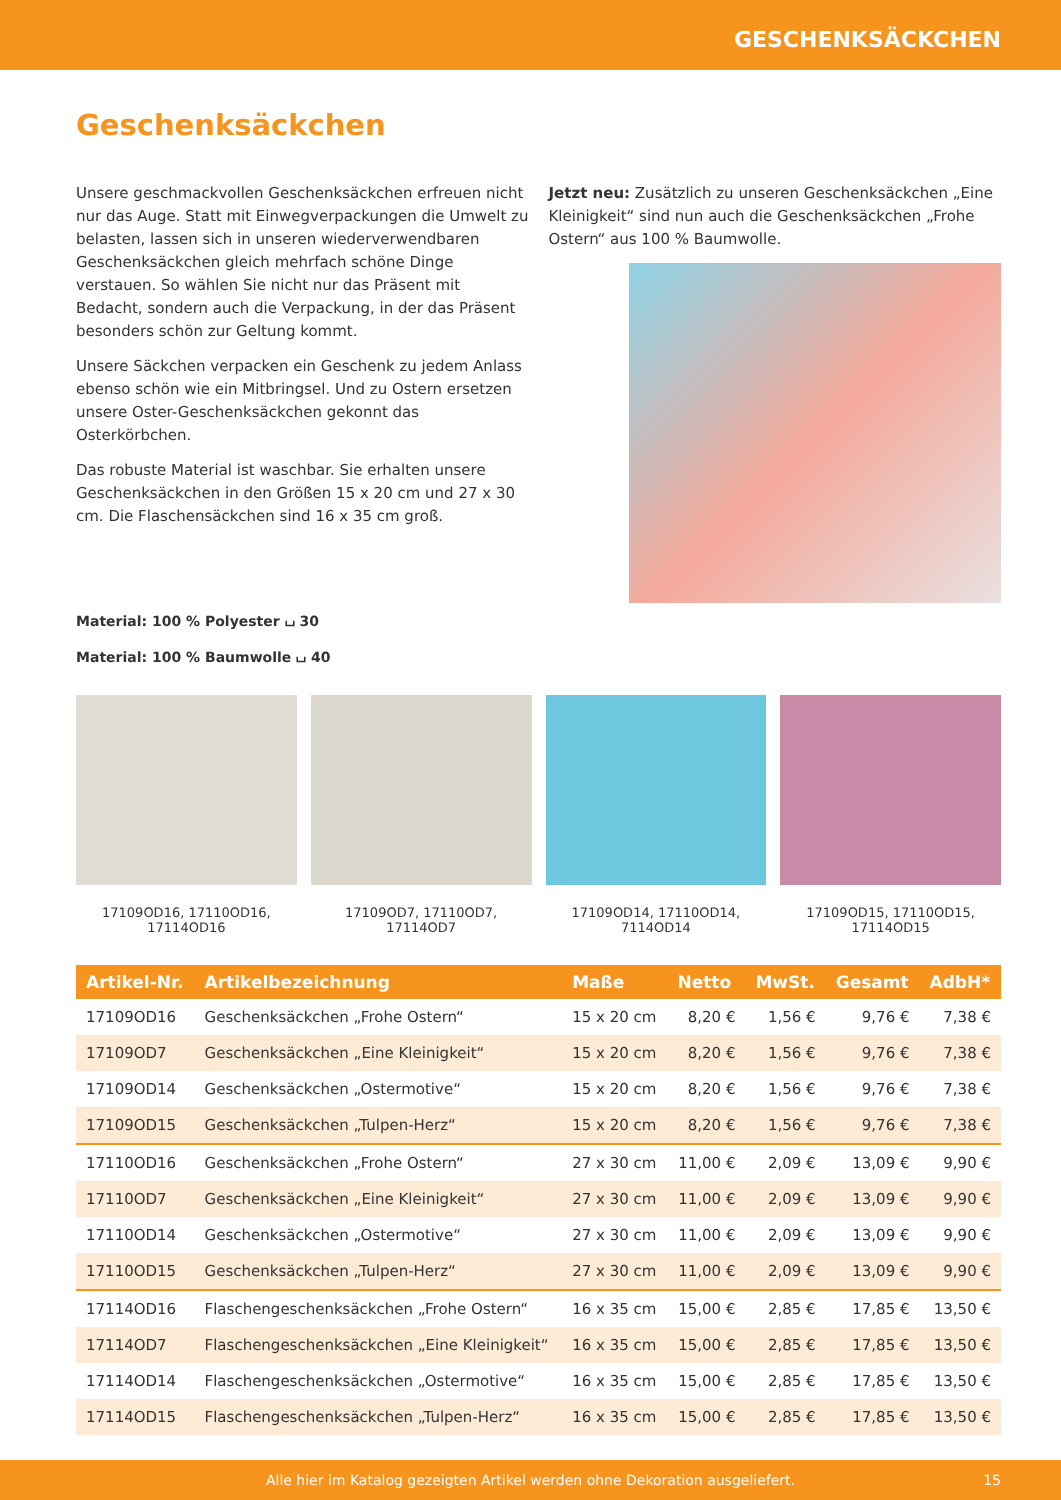GESCHENKSÄCKCHEN
Geschenksäckchen
Unsere geschmackvollen Geschenksäckchen erfreuen nicht nur das Auge. Statt mit Einwegverpackungen die Umwelt zu belasten, lassen sich in unseren wiederverwendbaren Geschenksäckchen gleich mehrfach schöne Dinge verstauen. So wählen Sie nicht nur das Präsent mit Bedacht, sondern auch die Verpackung, in der das Präsent besonders schön zur Geltung kommt.
Unsere Säckchen verpacken ein Geschenk zu jedem Anlass ebenso schön wie ein Mitbringsel. Und zu Ostern ersetzen unsere Oster-Geschenksäckchen gekonnt das Osterkörbchen.
Das robuste Material ist waschbar. Sie erhalten unsere Geschenksäckchen in den Größen 15 x 20 cm und 27 x 30 cm. Die Flaschensäckchen sind 16 x 35 cm groß.
Jetzt neu: Zusätzlich zu unseren Geschenksäckchen „Eine Kleinigkeit“ sind nun auch die Geschenksäckchen „Frohe Ostern“ aus 100 % Baumwolle.
Material: 100 % Polyester ⌴ 30
Material: 100 % Baumwolle ⌴ 40
17109OD16, 17110OD16, 17114OD16
17109OD7, 17110OD7, 17114OD7 17109OD14, 17110OD14, 7114OD14 17109OD15, 17110OD15, 17114OD15
| Artikel-Nr. | Artikelbezeichnung | Maße | Netto | MwSt. | Gesamt | AdbH* |
| --- | --- | --- | --- | --- | --- | --- |
| 17109OD16 | Geschenksäckchen „Frohe Ostern“ | 15 x 20 cm | 8,20 € | 1,56 € | 9,76 € | 7,38 € |
| 17109OD7 | Geschenksäckchen „Eine Kleinigkeit“ | 15 x 20 cm | 8,20 € | 1,56 € | 9,76 € | 7,38 € |
| 17109OD14 | Geschenksäckchen „Ostermotive“ | 15 x 20 cm | 8,20 € | 1,56 € | 9,76 € | 7,38 € |
| 17109OD15 | Geschenksäckchen „Tulpen-Herz“ | 15 x 20 cm | 8,20 € | 1,56 € | 9,76 € | 7,38 € |
| 17110OD16 | Geschenksäckchen „Frohe Ostern“ | 27 x 30 cm | 11,00 € | 2,09 € | 13,09 € | 9,90 € |
| 17110OD7 | Geschenksäckchen „Eine Kleinigkeit“ | 27 x 30 cm | 11,00 € | 2,09 € | 13,09 € | 9,90 € |
| 17110OD14 | Geschenksäckchen „Ostermotive“ | 27 x 30 cm | 11,00 € | 2,09 € | 13,09 € | 9,90 € |
| 17110OD15 | Geschenksäckchen „Tulpen-Herz“ | 27 x 30 cm | 11,00 € | 2,09 € | 13,09 € | 9,90 € |
| 17114OD16 | Flaschengeschenksäckchen „Frohe Ostern“ | 16 x 35 cm | 15,00 € | 2,85 € | 17,85 € | 13,50 € |
| 17114OD7 | Flaschengeschenksäckchen „Eine Kleinigkeit“ | 16 x 35 cm | 15,00 € | 2,85 € | 17,85 € | 13,50 € |
| 17114OD14 | Flaschengeschenksäckchen „Ostermotive“ | 16 x 35 cm | 15,00 € | 2,85 € | 17,85 € | 13,50 € |
| 17114OD15 | Flaschengeschenksäckchen „Tulpen-Herz“ | 16 x 35 cm | 15,00 € | 2,85 € | 17,85 € | 13,50 € |
Alle hier im Katalog gezeigten Artikel werden ohne Dekoration ausgeliefert. 15